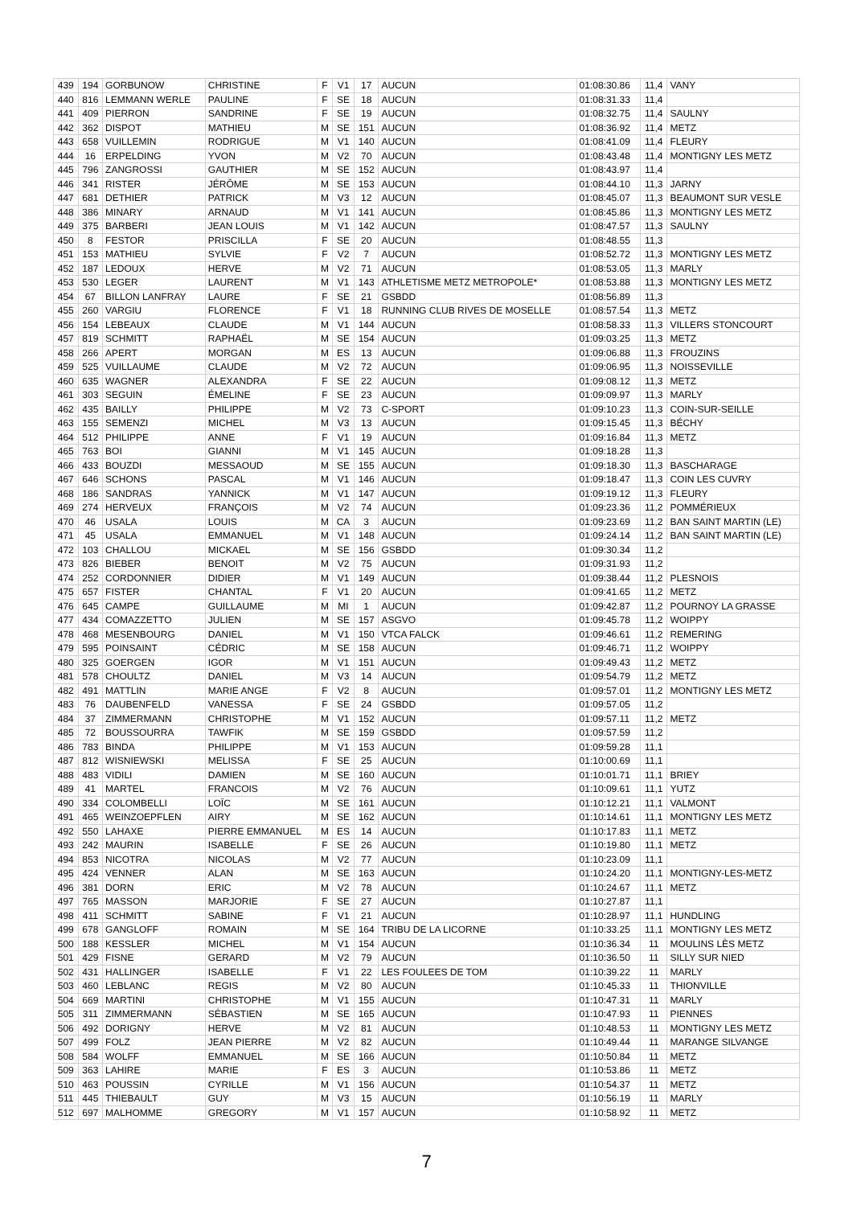| 439 | 194 | GORBUNOW | CHRISTINE | F | V1 | 17 | AUCUN | 01:08:30.86 | 11,4 | VANY |
| 440 | 816 | LEMMANN WERLE | PAULINE | F | SE | 18 | AUCUN | 01:08:31.33 | 11,4 | |
| 441 | 409 | PIERRON | SANDRINE | F | SE | 19 | AUCUN | 01:08:32.75 | 11,4 | SAULNY |
| 442 | 362 | DISPOT | MATHIEU | M | SE | 151 | AUCUN | 01:08:36.92 | 11,4 | METZ |
| 443 | 658 | VUILLEMIN | RODRIGUE | M | V1 | 140 | AUCUN | 01:08:41.09 | 11,4 | FLEURY |
| 444 | 16 | ERPELDING | YVON | M | V2 | 70 | AUCUN | 01:08:43.48 | 11,4 | MONTIGNY LES METZ |
| 445 | 796 | ZANGROSSI | GAUTHIER | M | SE | 152 | AUCUN | 01:08:43.97 | 11,4 | |
| 446 | 341 | RISTER | JÉRÔME | M | SE | 153 | AUCUN | 01:08:44.10 | 11,3 | JARNY |
| 447 | 681 | DETHIER | PATRICK | M | V3 | 12 | AUCUN | 01:08:45.07 | 11,3 | BEAUMONT SUR VESLE |
| 448 | 386 | MINARY | ARNAUD | M | V1 | 141 | AUCUN | 01:08:45.86 | 11,3 | MONTIGNY LES METZ |
| 449 | 375 | BARBERI | JEAN LOUIS | M | V1 | 142 | AUCUN | 01:08:47.57 | 11,3 | SAULNY |
| 450 | 8 | FESTOR | PRISCILLA | F | SE | 20 | AUCUN | 01:08:48.55 | 11,3 | |
| 451 | 153 | MATHIEU | SYLVIE | F | V2 | 7 | AUCUN | 01:08:52.72 | 11,3 | MONTIGNY LES METZ |
| 452 | 187 | LEDOUX | HERVE | M | V2 | 71 | AUCUN | 01:08:53.05 | 11,3 | MARLY |
| 453 | 530 | LEGER | LAURENT | M | V1 | 143 | ATHLETISME METZ METROPOLE* | 01:08:53.88 | 11,3 | MONTIGNY LES METZ |
| 454 | 67 | BILLON LANFRAY | LAURE | F | SE | 21 | GSBDD | 01:08:56.89 | 11,3 | |
| 455 | 260 | VARGIU | FLORENCE | F | V1 | 18 | RUNNING CLUB RIVES DE MOSELLE | 01:08:57.54 | 11,3 | METZ |
| 456 | 154 | LEBEAUX | CLAUDE | M | V1 | 144 | AUCUN | 01:08:58.33 | 11,3 | VILLERS STONCOURT |
| 457 | 819 | SCHMITT | RAPHAËL | M | SE | 154 | AUCUN | 01:09:03.25 | 11,3 | METZ |
| 458 | 266 | APERT | MORGAN | M | ES | 13 | AUCUN | 01:09:06.88 | 11,3 | FROUZINS |
| 459 | 525 | VUILLAUME | CLAUDE | M | V2 | 72 | AUCUN | 01:09:06.95 | 11,3 | NOISSEVILLE |
| 460 | 635 | WAGNER | ALEXANDRA | F | SE | 22 | AUCUN | 01:09:08.12 | 11,3 | METZ |
| 461 | 303 | SEGUIN | ÉMELINE | F | SE | 23 | AUCUN | 01:09:09.97 | 11,3 | MARLY |
| 462 | 435 | BAILLY | PHILIPPE | M | V2 | 73 | C-SPORT | 01:09:10.23 | 11,3 | COIN-SUR-SEILLE |
| 463 | 155 | SEMENZI | MICHEL | M | V3 | 13 | AUCUN | 01:09:15.45 | 11,3 | BÉCHY |
| 464 | 512 | PHILIPPE | ANNE | F | V1 | 19 | AUCUN | 01:09:16.84 | 11,3 | METZ |
| 465 | 763 | BOI | GIANNI | M | V1 | 145 | AUCUN | 01:09:18.28 | 11,3 | |
| 466 | 433 | BOUZDI | MESSAOUD | M | SE | 155 | AUCUN | 01:09:18.30 | 11,3 | BASCHARAGE |
| 467 | 646 | SCHONS | PASCAL | M | V1 | 146 | AUCUN | 01:09:18.47 | 11,3 | COIN LES CUVRY |
| 468 | 186 | SANDRAS | YANNICK | M | V1 | 147 | AUCUN | 01:09:19.12 | 11,3 | FLEURY |
| 469 | 274 | HERVEUX | FRANÇOIS | M | V2 | 74 | AUCUN | 01:09:23.36 | 11,2 | POMMÉRIEUX |
| 470 | 46 | USALA | LOUIS | M | CA | 3 | AUCUN | 01:09:23.69 | 11,2 | BAN SAINT MARTIN (LE) |
| 471 | 45 | USALA | EMMANUEL | M | V1 | 148 | AUCUN | 01:09:24.14 | 11,2 | BAN SAINT MARTIN (LE) |
| 472 | 103 | CHALLOU | MICKAEL | M | SE | 156 | GSBDD | 01:09:30.34 | 11,2 | |
| 473 | 826 | BIEBER | BENOIT | M | V2 | 75 | AUCUN | 01:09:31.93 | 11,2 | |
| 474 | 252 | CORDONNIER | DIDIER | M | V1 | 149 | AUCUN | 01:09:38.44 | 11,2 | PLESNOIS |
| 475 | 657 | FISTER | CHANTAL | F | V1 | 20 | AUCUN | 01:09:41.65 | 11,2 | METZ |
| 476 | 645 | CAMPE | GUILLAUME | M | MI | 1 | AUCUN | 01:09:42.87 | 11,2 | POURNOY LA GRASSE |
| 477 | 434 | COMAZZETTO | JULIEN | M | SE | 157 | ASGVO | 01:09:45.78 | 11,2 | WOIPPY |
| 478 | 468 | MESENBOURG | DANIEL | M | V1 | 150 | VTCA FALCK | 01:09:46.61 | 11,2 | REMERING |
| 479 | 595 | POINSAINT | CÉDRIC | M | SE | 158 | AUCUN | 01:09:46.71 | 11,2 | WOIPPY |
| 480 | 325 | GOERGEN | IGOR | M | V1 | 151 | AUCUN | 01:09:49.43 | 11,2 | METZ |
| 481 | 578 | CHOULTZ | DANIEL | M | V3 | 14 | AUCUN | 01:09:54.79 | 11,2 | METZ |
| 482 | 491 | MATTLIN | MARIE ANGE | F | V2 | 8 | AUCUN | 01:09:57.01 | 11,2 | MONTIGNY LES METZ |
| 483 | 76 | DAUBENFELD | VANESSA | F | SE | 24 | GSBDD | 01:09:57.05 | 11,2 | |
| 484 | 37 | ZIMMERMANN | CHRISTOPHE | M | V1 | 152 | AUCUN | 01:09:57.11 | 11,2 | METZ |
| 485 | 72 | BOUSSOURRA | TAWFIK | M | SE | 159 | GSBDD | 01:09:57.59 | 11,2 | |
| 486 | 783 | BINDA | PHILIPPE | M | V1 | 153 | AUCUN | 01:09:59.28 | 11,1 | |
| 487 | 812 | WISNIEWSKI | MELISSA | F | SE | 25 | AUCUN | 01:10:00.69 | 11,1 | |
| 488 | 483 | VIDILI | DAMIEN | M | SE | 160 | AUCUN | 01:10:01.71 | 11,1 | BRIEY |
| 489 | 41 | MARTEL | FRANCOIS | M | V2 | 76 | AUCUN | 01:10:09.61 | 11,1 | YUTZ |
| 490 | 334 | COLOMBELLI | LOÏC | M | SE | 161 | AUCUN | 01:10:12.21 | 11,1 | VALMONT |
| 491 | 465 | WEINZOEPFLEN | AIRY | M | SE | 162 | AUCUN | 01:10:14.61 | 11,1 | MONTIGNY LES METZ |
| 492 | 550 | LAHAXE | PIERRE EMMANUEL | M | ES | 14 | AUCUN | 01:10:17.83 | 11,1 | METZ |
| 493 | 242 | MAURIN | ISABELLE | F | SE | 26 | AUCUN | 01:10:19.80 | 11,1 | METZ |
| 494 | 853 | NICOTRA | NICOLAS | M | V2 | 77 | AUCUN | 01:10:23.09 | 11,1 | |
| 495 | 424 | VENNER | ALAN | M | SE | 163 | AUCUN | 01:10:24.20 | 11,1 | MONTIGNY-LES-METZ |
| 496 | 381 | DORN | ERIC | M | V2 | 78 | AUCUN | 01:10:24.67 | 11,1 | METZ |
| 497 | 765 | MASSON | MARJORIE | F | SE | 27 | AUCUN | 01:10:27.87 | 11,1 | |
| 498 | 411 | SCHMITT | SABINE | F | V1 | 21 | AUCUN | 01:10:28.97 | 11,1 | HUNDLING |
| 499 | 678 | GANGLOFF | ROMAIN | M | SE | 164 | TRIBU DE LA LICORNE | 01:10:33.25 | 11,1 | MONTIGNY LES METZ |
| 500 | 188 | KESSLER | MICHEL | M | V1 | 154 | AUCUN | 01:10:36.34 | 11 | MOULINS LÈS METZ |
| 501 | 429 | FISNE | GERARD | M | V2 | 79 | AUCUN | 01:10:36.50 | 11 | SILLY SUR NIED |
| 502 | 431 | HALLINGER | ISABELLE | F | V1 | 22 | LES FOULEES DE TOM | 01:10:39.22 | 11 | MARLY |
| 503 | 460 | LEBLANC | REGIS | M | V2 | 80 | AUCUN | 01:10:45.33 | 11 | THIONVILLE |
| 504 | 669 | MARTINI | CHRISTOPHE | M | V1 | 155 | AUCUN | 01:10:47.31 | 11 | MARLY |
| 505 | 311 | ZIMMERMANN | SÉBASTIEN | M | SE | 165 | AUCUN | 01:10:47.93 | 11 | PIENNES |
| 506 | 492 | DORIGNY | HERVE | M | V2 | 81 | AUCUN | 01:10:48.53 | 11 | MONTIGNY LES METZ |
| 507 | 499 | FOLZ | JEAN PIERRE | M | V2 | 82 | AUCUN | 01:10:49.44 | 11 | MARANGE SILVANGE |
| 508 | 584 | WOLFF | EMMANUEL | M | SE | 166 | AUCUN | 01:10:50.84 | 11 | METZ |
| 509 | 363 | LAHIRE | MARIE | F | ES | 3 | AUCUN | 01:10:53.86 | 11 | METZ |
| 510 | 463 | POUSSIN | CYRILLE | M | V1 | 156 | AUCUN | 01:10:54.37 | 11 | METZ |
| 511 | 445 | THIEBAULT | GUY | M | V3 | 15 | AUCUN | 01:10:56.19 | 11 | MARLY |
| 512 | 697 | MALHOMME | GREGORY | M | V1 | 157 | AUCUN | 01:10:58.92 | 11 | METZ |
7